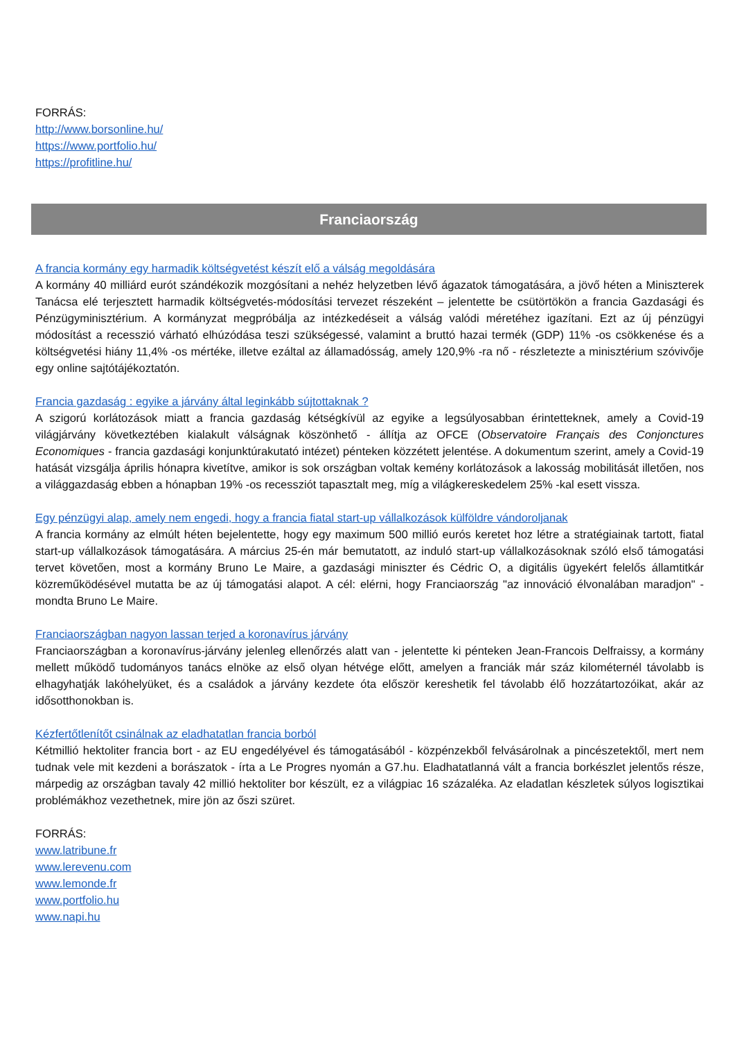FORRÁS:
http://www.borsonline.hu/
https://www.portfolio.hu/
https://profitline.hu/
Franciaország
A francia kormány egy harmadik költségvetést készít elő a válság megoldására
A kormány 40 milliárd eurót szándékozik mozgósítani a nehéz helyzetben lévő ágazatok támogatására, a jövő héten a Miniszterek Tanácsa elé terjesztett harmadik költségvetés-módosítási tervezet részeként – jelentette be csütörtökön a francia Gazdasági és Pénzügyminisztérium. A kormányzat megpróbálja az intézkedéseit a válság valódi méretéhez igazítani. Ezt az új pénzügyi módosítást a recesszió várható elhúzódása teszi szükségessé, valamint a bruttó hazai termék (GDP) 11% -os csökkenése és a költségvetési hiány 11,4% -os mértéke, illetve ezáltal az államadósság, amely 120,9% -ra nő - részletezte a minisztérium szóvivője egy online sajtótájékoztatón.
Francia gazdaság : egyike a járvány által leginkább sújtottaknak ?
A szigorú korlátozások miatt a francia gazdaság kétségkívül az egyike a legsúlyosabban érintetteknek, amely a Covid-19 világjárvány következtében kialakult válságnak köszönhető - állítja az OFCE (Observatoire Français des Conjonctures Economiques - francia gazdasági konjunktúrakutató intézet) pénteken közzétett jelentése. A dokumentum szerint, amely a Covid-19 hatását vizsgálja április hónapra kivetítve, amikor is sok országban voltak kemény korlátozások a lakosság mobilitását illetően, nos a világgazdaság ebben a hónapban 19% -os recessziót tapasztalt meg, míg a világkereskedelem 25% -kal esett vissza.
Egy pénzügyi alap, amely nem engedi, hogy a francia fiatal start-up vállalkozások külföldre vándoroljanak
A francia kormány az elmúlt héten bejelentette, hogy egy maximum 500 millió eurós keretet hoz létre a stratégiainak tartott, fiatal start-up vállalkozások támogatására. A március 25-én már bemutatott, az induló start-up vállalkozásoknak szóló első támogatási tervet követően, most a kormány Bruno Le Maire, a gazdasági miniszter és Cédric O, a digitális ügyekért felelős államtitkár közreműködésével mutatta be az új támogatási alapot. A cél: elérni, hogy Franciaország "az innováció élvonalában maradjon" - mondta Bruno Le Maire.
Franciaországban nagyon lassan terjed a koronavírus járvány
Franciaországban a koronavírus-járvány jelenleg ellenőrzés alatt van - jelentette ki pénteken Jean-Francois Delfraissy, a kormány mellett működő tudományos tanács elnöke az első olyan hétvége előtt, amelyen a franciák már száz kilométernél távolabb is elhagyhatják lakóhelyüket, és a családok a járvány kezdete óta először kereshetik fel távolabb élő hozzátartozóikat, akár az idősotthonokban is.
Kézfertőtlenítőt csinálnak az eladhatatlan francia borból
Kétmillió hektoliter francia bort - az EU engedélyével és támogatásából - közpénzekből felvásárolnak a pincészetektől, mert nem tudnak vele mit kezdeni a borászatok - írta a Le Progres nyomán a G7.hu. Eladhatatlanná vált a francia borkészlet jelentős része, márpedig az országban tavaly 42 millió hektoliter bor készült, ez a világpiac 16 százaléka. Az eladatlan készletek súlyos logisztikai problémákhoz vezethetnek, mire jön az őszi szüret.
FORRÁS:
www.latribune.fr
www.lerevenu.com
www.lemonde.fr
www.portfolio.hu
www.napi.hu